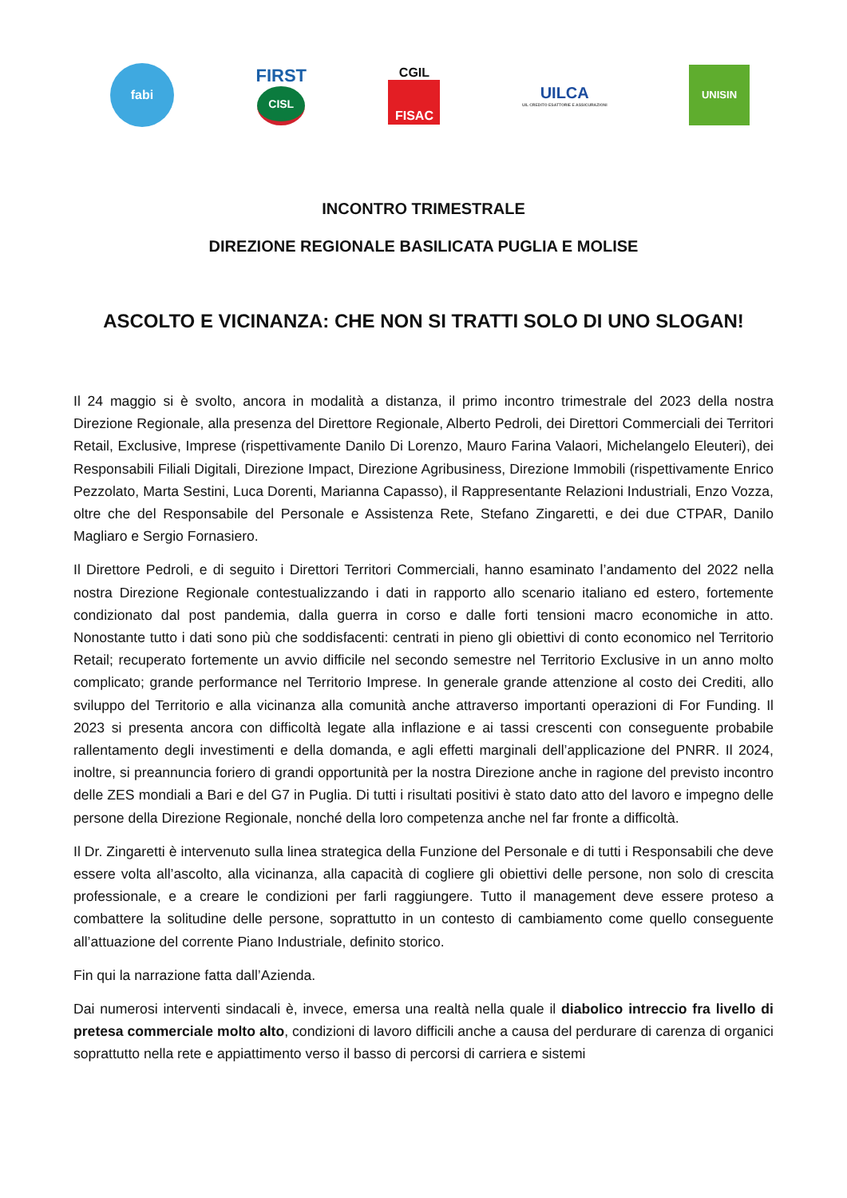fabi
FIRST
CISL
CGIL
FISAC
UILCA
UIL CREDITO ESATTORIE E ASSICURAZIONI
UNISIN
INCONTRO TRIMESTRALE
DIREZIONE REGIONALE BASILICATA PUGLIA E MOLISE
ASCOLTO E VICINANZA: CHE NON SI TRATTI SOLO DI UNO SLOGAN!
Il 24 maggio si è svolto, ancora in modalità a distanza, il primo incontro trimestrale del 2023 della nostra Direzione Regionale, alla presenza del Direttore Regionale, Alberto Pedroli, dei Direttori Commerciali dei Territori Retail, Exclusive, Imprese (rispettivamente Danilo Di Lorenzo, Mauro Farina Valaori, Michelangelo Eleuteri), dei Responsabili Filiali Digitali, Direzione Impact, Direzione Agribusiness, Direzione Immobili (rispettivamente Enrico Pezzolato, Marta Sestini, Luca Dorenti, Marianna Capasso), il Rappresentante Relazioni Industriali, Enzo Vozza, oltre che del Responsabile del Personale e Assistenza Rete, Stefano Zingaretti, e dei due CTPAR, Danilo Magliaro e Sergio Fornasiero.
Il Direttore Pedroli, e di seguito i Direttori Territori Commerciali, hanno esaminato l’andamento del 2022 nella nostra Direzione Regionale contestualizzando i dati in rapporto allo scenario italiano ed estero, fortemente condizionato dal post pandemia, dalla guerra in corso e dalle forti tensioni macro economiche in atto. Nonostante tutto i dati sono più che soddisfacenti: centrati in pieno gli obiettivi di conto economico nel Territorio Retail; recuperato fortemente un avvio difficile nel secondo semestre nel Territorio Exclusive in un anno molto complicato; grande performance nel Territorio Imprese. In generale grande attenzione al costo dei Crediti, allo sviluppo del Territorio e alla vicinanza alla comunità anche attraverso importanti operazioni di For Funding. Il 2023 si presenta ancora con difficoltà legate alla inflazione e ai tassi crescenti con conseguente probabile rallentamento degli investimenti e della domanda, e agli effetti marginali dell’applicazione del PNRR. Il 2024, inoltre, si preannuncia foriero di grandi opportunità per la nostra Direzione anche in ragione del previsto incontro delle ZES mondiali a Bari e del G7 in Puglia. Di tutti i risultati positivi è stato dato atto del lavoro e impegno delle persone della Direzione Regionale, nonché della loro competenza anche nel far fronte a difficoltà.
Il Dr. Zingaretti è intervenuto sulla linea strategica della Funzione del Personale e di tutti i Responsabili che deve essere volta all’ascolto, alla vicinanza, alla capacità di cogliere gli obiettivi delle persone, non solo di crescita professionale, e a creare le condizioni per farli raggiungere. Tutto il management deve essere proteso a combattere la solitudine delle persone, soprattutto in un contesto di cambiamento come quello conseguente all’attuazione del corrente Piano Industriale, definito storico.
Fin qui la narrazione fatta dall’Azienda.
Dai numerosi interventi sindacali è, invece, emersa una realtà nella quale il diabolico intreccio fra livello di pretesa commerciale molto alto, condizioni di lavoro difficili anche a causa del perdurare di carenza di organici soprattutto nella rete e appiattimento verso il basso di percorsi di carriera e sistemi